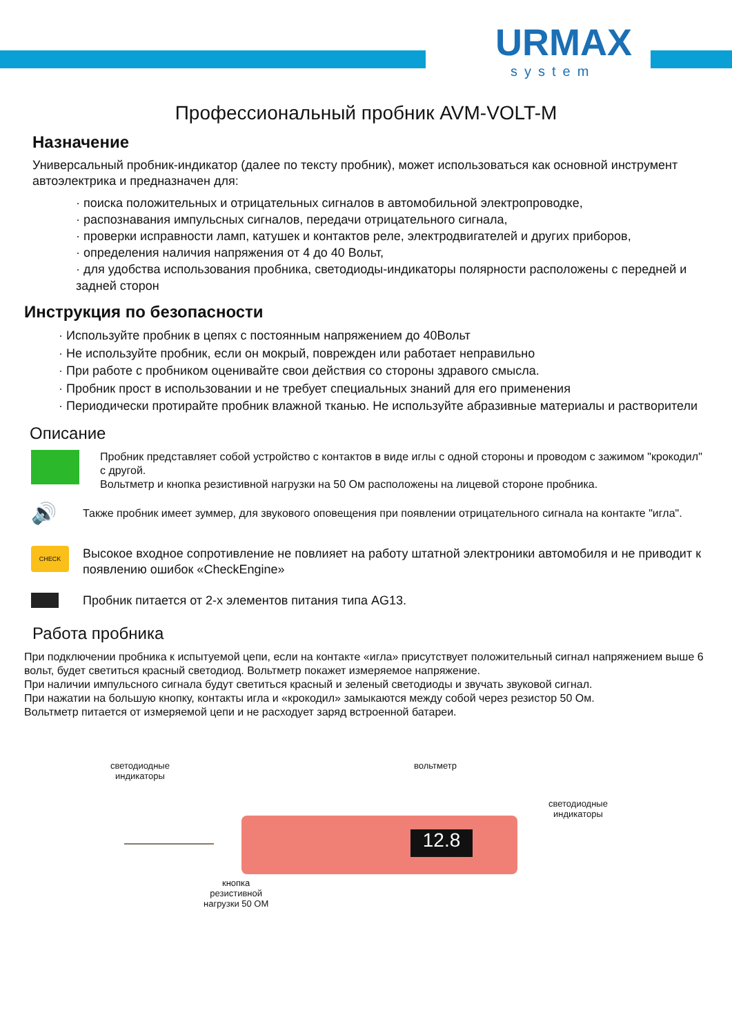URMAX
system
Профессиональный пробник AVM-VOLT-M
Назначение
Универсальный пробник-индикатор (далее по тексту пробник), может использоваться как основной инструмент автоэлектрика и предназначен для:
· поиска положительных и отрицательных сигналов в автомобильной электропроводке,
· распознавания импульсных сигналов, передачи отрицательного сигнала,
· проверки исправности ламп, катушек и контактов реле, электродвигателей и других приборов,
· определения наличия напряжения от 4 до 40 Вольт,
· для удобства использования пробника, светодиоды-индикаторы полярности расположены с передней и задней сторон
Инструкция по безопасности
· Используйте пробник в цепях с постоянным напряжением до 40Вольт
· Не используйте пробник, если он мокрый, поврежден или работает неправильно
· При работе с пробником оценивайте свои действия со стороны здравого смысла.
· Пробник прост в использовании и не требует специальных знаний для его применения
· Периодически протирайте пробник влажной тканью. Не используйте абразивные материалы и растворители
Описание
Пробник представляет собой устройство с контактов в виде иглы с одной стороны и проводом с зажимом "крокодил" с другой.
Вольтметр и кнопка резистивной нагрузки на 50 Ом расположены на лицевой стороне пробника.
🔊
Также пробник имеет зуммер, для звукового оповещения при появлении отрицательного сигнала на контакте "игла".
CHECK
Высокое входное сопротивление не повлияет на работу штатной электроники автомобиля и не приводит к появлению ошибок «CheckEngine»
Пробник питается от 2-х элементов питания типа AG13.
Работа пробника
При подключении пробника к испытуемой цепи, если на контакте «игла» присутствует положительный сигнал напряжением выше 6 вольт, будет светиться красный светодиод. Вольтметр покажет измеряемое напряжение.
При наличии импульсного сигнала будут светиться красный и зеленый светодиоды и звучать звуковой сигнал.
При нажатии на большую кнопку, контакты игла и «крокодил» замыкаются между собой через резистор 50 Ом.
Вольтметр питается от измеряемой цепи и не расходует заряд встроенной батареи.
светодиодные
индикаторы
вольтметр
светодиодные
индикаторы
12.8
кнопка
резистивной
нагрузки 50 ОМ